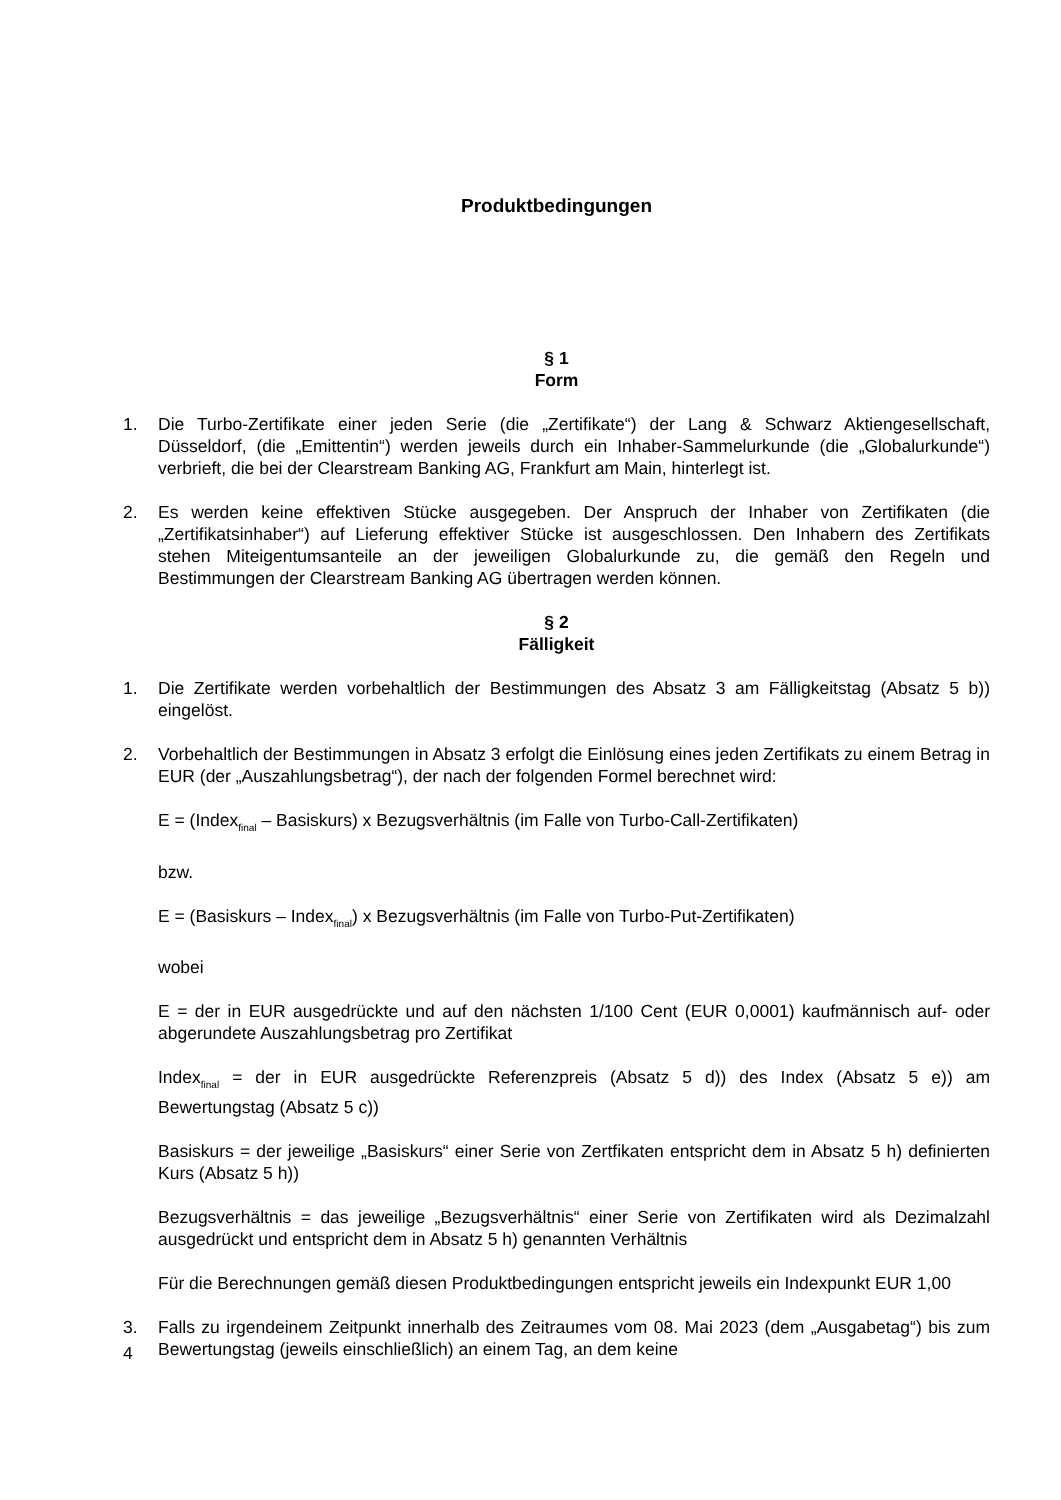Produktbedingungen
§ 1
Form
1. Die Turbo-Zertifikate einer jeden Serie (die „Zertifikate“) der Lang & Schwarz Aktiengesellschaft, Düsseldorf, (die „Emittentin“) werden jeweils durch ein Inhaber-Sammelurkunde (die „Globalurkunde“) verbrieft, die bei der Clearstream Banking AG, Frankfurt am Main, hinterlegt ist.
2. Es werden keine effektiven Stücke ausgegeben. Der Anspruch der Inhaber von Zertifikaten (die „Zertifikatsinhaber“) auf Lieferung effektiver Stücke ist ausgeschlossen. Den Inhabern des Zertifikats stehen Miteigentumsanteile an der jeweiligen Globalurkunde zu, die gemäß den Regeln und Bestimmungen der Clearstream Banking AG übertragen werden können.
§ 2
Fälligkeit
1. Die Zertifikate werden vorbehaltlich der Bestimmungen des Absatz 3 am Fälligkeitstag (Absatz 5 b)) eingelöst.
2. Vorbehaltlich der Bestimmungen in Absatz 3 erfolgt die Einlösung eines jeden Zertifikats zu einem Betrag in EUR (der „Auszahlungsbetrag“), der nach der folgenden Formel berechnet wird:
E = (Index<sub>final</sub> – Basiskurs) x Bezugsverhältnis (im Falle von Turbo-Call-Zertifikaten)
bzw.
E = (Basiskurs – Index<sub>final</sub>) x Bezugsverhältnis (im Falle von Turbo-Put-Zertifikaten)
wobei
E = der in EUR ausgedrückte und auf den nächsten 1/100 Cent (EUR 0,0001) kaufmännisch auf- oder abgerundete Auszahlungsbetrag pro Zertifikat
Index<sub>final</sub> = der in EUR ausgedrückte Referenzpreis (Absatz 5 d)) des Index (Absatz 5 e)) am Bewertungstag (Absatz 5 c))
Basiskurs = der jeweilige „Basiskurs“ einer Serie von Zertfikaten entspricht dem in Absatz 5 h) definierten Kurs (Absatz 5 h))
Bezugsverhältnis = das jeweilige „Bezugsverhältnis“ einer Serie von Zertifikaten wird als Dezimalzahl ausgedrückt und entspricht dem in Absatz 5 h) genannten Verhältnis
Für die Berechnungen gemäß diesen Produktbedingungen entspricht jeweils ein Indexpunkt EUR 1,00
3. Falls zu irgendeinem Zeitpunkt innerhalb des Zeitraumes vom 08. Mai 2023 (dem „Ausgabetag“) bis zum Bewertungstag (jeweils einschließlich) an einem Tag, an dem keine
4